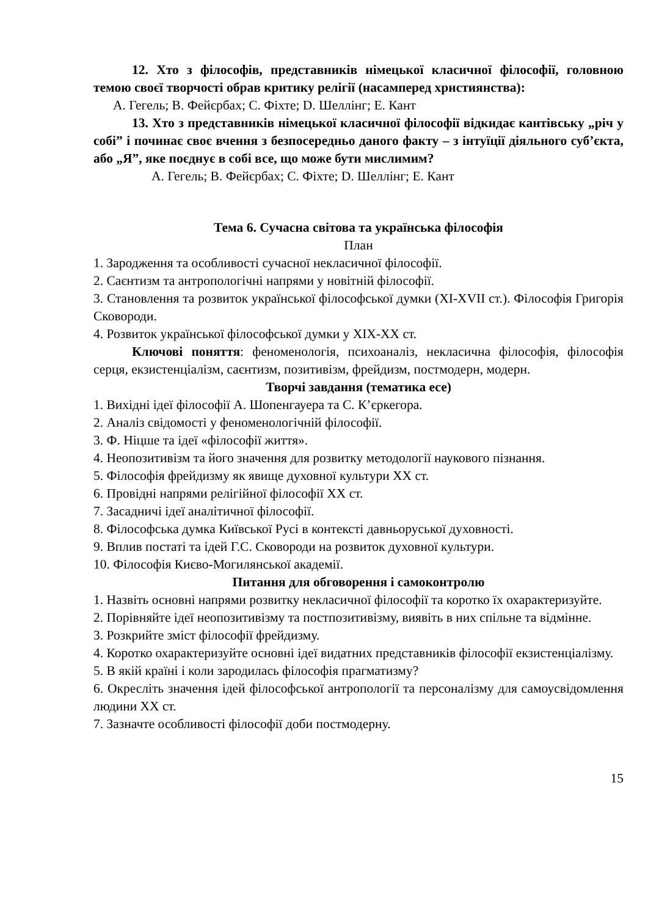12. Хто з філософів, представників німецької класичної філософії, головною темою своєї творчості обрав критику релігії (насамперед християнства):
A. Гегель; B. Фейєрбах; C. Фіхте; D. Шеллінг; E. Кант
13. Хто з представників німецької класичної філософії відкидає кантівську „річ у собі” і починає своє вчення з безпосередньо даного факту – з інтуїції діяльного суб’єкта, або „Я”, яке поєднує в собі все, що може бути мислимим?
A. Гегель; B. Фейєрбах; C. Фіхте; D. Шеллінг; E. Кант
Тема 6. Сучасна світова та українська філософія
План
1. Зародження та особливості сучасної некласичної філософії.
2. Саєнтизм та антропологічні напрями у новітній філософії.
3. Становлення та розвиток української філософської думки (XI-XVII ст.). Філософія Григорія Сковороди.
4. Розвиток української філософської думки у XIX-XX ст.
Ключові поняття: феноменологія, психоаналіз, некласична філософія, філософія серця, екзистенціалізм, саєнтизм, позитивізм, фрейдизм, постмодерн, модерн.
Творчі завдання (тематика есе)
1. Вихідні ідеї філософії А. Шопенгауера та С. К’єркегора.
2. Аналіз свідомості у феноменологічній філософії.
3. Ф. Ніцше та ідеї «філософії життя».
4. Неопозитивізм та його значення для розвитку методології наукового пізнання.
5. Філософія фрейдизму як явище духовної культури ХХ ст.
6. Провідні напрями релігійної філософії ХХ ст.
7. Засадничі ідеї аналітичної філософії.
8. Філософська думка Київської Русі в контексті давньоруської духовності.
9. Вплив постаті та ідей Г.С. Сковороди на розвиток духовної культури.
10. Філософія Києво-Могилянської академії.
Питання для обговорення і самоконтролю
1. Назвіть основні напрями розвитку некласичної філософії та коротко їх охарактеризуйте.
2. Порівняйте ідеї неопозитивізму та постпозитивізму, виявіть в них спільне та відмінне.
3. Розкрийте зміст філософії фрейдизму.
4. Коротко охарактеризуйте основні ідеї видатних представників філософії екзистенціалізму.
5. В якій країні і коли зародилась філософія прагматизму?
6. Окресліть значення ідей філософської антропології та персоналізму для самоусвідомлення людини ХХ ст.
7. Зазначте особливості філософії доби постмодерну.
15